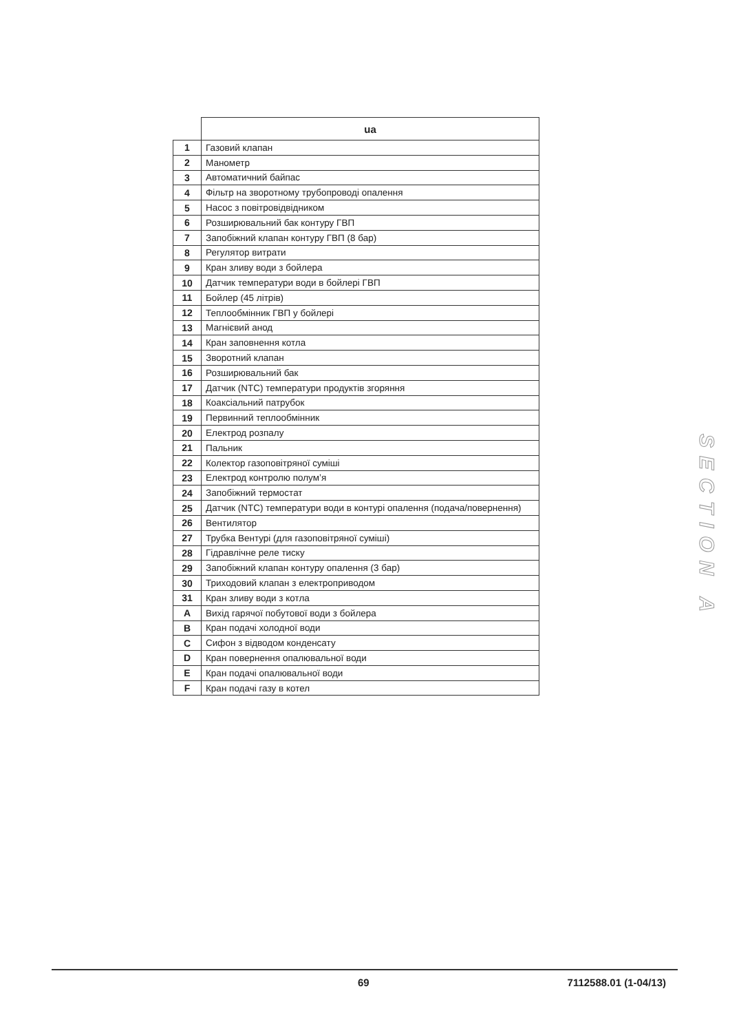| | ua |
| 1 | Газовий клапан |
| 2 | Манометр |
| 3 | Автоматичний байпас |
| 4 | Фільтр на зворотному трубопроводі опалення |
| 5 | Насос з повітровідвідником |
| 6 | Розширювальний бак контуру ГВП |
| 7 | Запобіжний клапан контуру ГВП (8 бар) |
| 8 | Регулятор витрати |
| 9 | Кран зливу води з бойлера |
| 10 | Датчик температури води в бойлері ГВП |
| 11 | Бойлер (45 літрів) |
| 12 | Теплообмінник ГВП у бойлері |
| 13 | Магнієвий анод |
| 14 | Кран заповнення котла |
| 15 | Зворотний клапан |
| 16 | Розширювальний бак |
| 17 | Датчик (NTC) температури продуктів згоряння |
| 18 | Коаксіальний патрубок |
| 19 | Первинний теплообмінник |
| 20 | Електрод розпалу |
| 21 | Пальник |
| 22 | Колектор газоповітряної суміші |
| 23 | Електрод контролю полум’я |
| 24 | Запобіжний термостат |
| 25 | Датчик (NTC) температури води в контурі опалення (подача/повернення) |
| 26 | Вентилятор |
| 27 | Трубка Вентурі (для газоповітряної суміші) |
| 28 | Гідравлічне реле тиску |
| 29 | Запобіжний клапан контуру опалення (3 бар) |
| 30 | Триходовий клапан з електроприводом |
| 31 | Кран зливу води з котла |
| A | Вихід гарячої побутової води з бойлера |
| B | Кран подачі холодної води |
| C | Сифон з відводом конденсату |
| D | Кран повернення опалювальної води |
| E | Кран подачі опалювальної води |
| F | Кран подачі газу в котел |
SECTION A
69 7112588.01 (1-04/13)